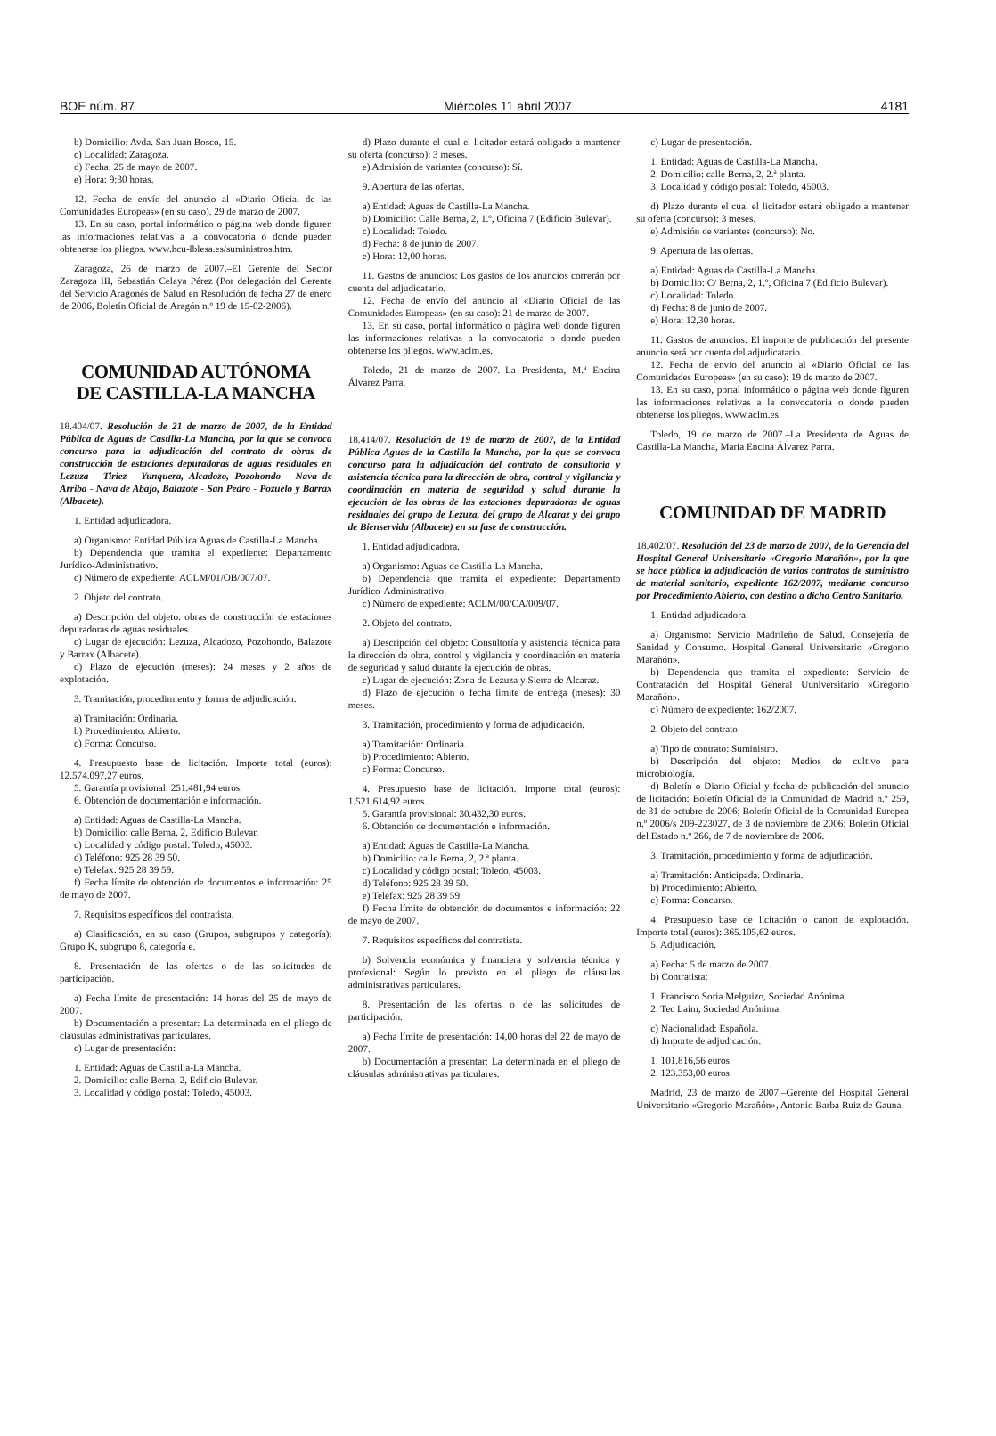BOE núm. 87 Miércoles 11 abril 2007 4181
b) Domicilio: Avda. San Juan Bosco, 15.
c) Localidad: Zaragoza.
d) Fecha: 25 de mayo de 2007.
e) Hora: 9:30 horas.
12. Fecha de envío del anuncio al «Diario Oficial de las Comunidades Europeas» (en su caso). 29 de marzo de 2007.
13. En su caso, portal informático o página web donde figuren las informaciones relativas a la convocatoria o donde pueden obtenerse los pliegos. www.hcu-lblesa.es/suministros.htm.
Zaragoza, 26 de marzo de 2007.–El Gerente del Sector Zaragoza III, Sebastián Celaya Pérez (Por delegación del Gerente del Servicio Aragonés de Salud en Resolución de fecha 27 de enero de 2006, Boletín Oficial de Aragón n.º 19 de 15-02-2006).
COMUNIDAD AUTÓNOMA
DE CASTILLA-LA MANCHA
18.404/07. Resolución de 21 de marzo de 2007, de la Entidad Pública de Aguas de Castilla-La Mancha, por la que se convoca concurso para la adjudicación del contrato de obras de construcción de estaciones depuradoras de aguas residuales en Lezuza - Tiriez - Yunquera, Alcadozo, Pozohondo - Nava de Arriba - Nava de Abajo, Balazote - San Pedro - Pozuelo y Barrax (Albacete).
1. Entidad adjudicadora.
a) Organismo: Entidad Pública Aguas de Castilla-La Mancha.
b) Dependencia que tramita el expediente: Departamento Jurídico-Administrativo.
c) Número de expediente: ACLM/01/OB/007/07.
2. Objeto del contrato.
a) Descripción del objeto: obras de construcción de estaciones depuradoras de aguas residuales.
c) Lugar de ejecución: Lezuza, Alcadozo, Pozohondo, Balazote y Barrax (Albacete).
d) Plazo de ejecución (meses): 24 meses y 2 años de explotación.
3. Tramitación, procedimiento y forma de adjudicación.
a) Tramitación: Ordinaria.
b) Procedimiento: Abierto.
c) Forma: Concurso.
4. Presupuesto base de licitación. Importe total (euros): 12.574.097,27 euros.
5. Garantía provisional: 251.481,94 euros.
6. Obtención de documentación e información.
a) Entidad: Aguas de Castilla-La Mancha.
b) Domicilio: calle Berna, 2, Edificio Bulevar.
c) Localidad y código postal: Toledo, 45003.
d) Teléfono: 925 28 39 50.
e) Telefax: 925 28 39 59.
f) Fecha límite de obtención de documentos e información: 25 de mayo de 2007.
7. Requisitos específicos del contratista.
a) Clasificación, en su caso (Grupos, subgrupos y categoría): Grupo K, subgrupo 8, categoría e.
8. Presentación de las ofertas o de las solicitudes de participación.
a) Fecha límite de presentación: 14 horas del 25 de mayo de 2007.
b) Documentación a presentar: La determinada en el pliego de cláusulas administrativas particulares.
c) Lugar de presentación:
1. Entidad: Aguas de Castilla-La Mancha.
2. Domicilio: calle Berna, 2, Edificio Bulevar.
3. Localidad y código postal: Toledo, 45003.
d) Plazo durante el cual el licitador estará obligado a mantener su oferta (concurso): 3 meses.
e) Admisión de variantes (concurso): Sí.
9. Apertura de las ofertas.
a) Entidad: Aguas de Castilla-La Mancha.
b) Domicilio: Calle Berna, 2, 1.º, Oficina 7 (Edificio Bulevar).
c) Localidad: Toledo.
d) Fecha: 8 de junio de 2007.
e) Hora: 12,00 horas.
11. Gastos de anuncios: Los gastos de los anuncios correrán por cuenta del adjudicatario.
12. Fecha de envío del anuncio al «Diario Oficial de las Comunidades Europeas» (en su caso): 21 de marzo de 2007.
13. En su caso, portal informático o página web donde figuren las informaciones relativas a la convocatoria o donde pueden obtenerse los pliegos. www.aclm.es.
Toledo, 21 de marzo de 2007.–La Presidenta, M.ª Encina Álvarez Parra.
18.414/07. Resolución de 19 de marzo de 2007, de la Entidad Pública Aguas de la Castilla-la Mancha, por la que se convoca concurso para la adjudicación del contrato de consultoría y asistencia técnica para la dirección de obra, control y vigilancia y coordinación en materia de seguridad y salud durante la ejecución de las obras de las estaciones depuradoras de aguas residuales del grupo de Lezuza, del grupo de Alcaraz y del grupo de Bienservida (Albacete) en su fase de construcción.
1. Entidad adjudicadora.
a) Organismo: Aguas de Castilla-La Mancha.
b) Dependencia que tramita el expediente: Departamento Jurídico-Administrativo.
c) Número de expediente: ACLM/00/CA/009/07.
2. Objeto del contrato.
a) Descripción del objeto: Consultoría y asistencia técnica para la dirección de obra, control y vigilancia y coordinación en materia de seguridad y salud durante la ejecución de obras.
c) Lugar de ejecución: Zona de Lezuza y Sierra de Alcaraz.
d) Plazo de ejecución o fecha límite de entrega (meses): 30 meses.
3. Tramitación, procedimiento y forma de adjudicación.
a) Tramitación: Ordinaria.
b) Procedimiento: Abierto.
c) Forma: Concurso.
4. Presupuesto base de licitación. Importe total (euros): 1.521.614,92 euros.
5. Garantía provisional: 30.432,30 euros.
6. Obtención de documentación e información.
a) Entidad: Aguas de Castilla-La Mancha.
b) Domicilio: calle Berna, 2, 2.ª planta.
c) Localidad y código postal: Toledo, 45003.
d) Teléfono: 925 28 39 50.
e) Telefax: 925 28 39 59.
f) Fecha límite de obtención de documentos e información: 22 de mayo de 2007.
7. Requisitos específicos del contratista.
b) Solvencia económica y financiera y solvencia técnica y profesional: Según lo previsto en el pliego de cláusulas administrativas particulares.
8. Presentación de las ofertas o de las solicitudes de participación.
a) Fecha límite de presentación: 14,00 horas del 22 de mayo de 2007.
b) Documentación a presentar: La determinada en el pliego de cláusulas administrativas particulares.
c) Lugar de presentación.
1. Entidad: Aguas de Castilla-La Mancha.
2. Domicilio: calle Berna, 2, 2.ª planta.
3. Localidad y código postal: Toledo, 45003.
d) Plazo durante el cual el licitador estará obligado a mantener su oferta (concurso): 3 meses.
e) Admisión de variantes (concurso): No.
9. Apertura de las ofertas.
a) Entidad: Aguas de Castilla-La Mancha.
b) Domicilio: C/ Berna, 2, 1.º, Oficina 7 (Edificio Bulevar).
c) Localidad: Toledo.
d) Fecha: 8 de junio de 2007.
e) Hora: 12,30 horas.
11. Gastos de anuncios: El importe de publicación del presente anuncio será por cuenta del adjudicatario.
12. Fecha de envío del anuncio al «Diario Oficial de las Comunidades Europeas» (en su caso): 19 de marzo de 2007.
13. En su caso, portal informático o página web donde figuren las informaciones relativas a la convocatoria o donde pueden obtenerse los pliegos. www.aclm.es.
Toledo, 19 de marzo de 2007.–La Presidenta de Aguas de Castilla-La Mancha, María Encina Álvarez Parra.
COMUNIDAD DE MADRID
18.402/07. Resolución del 23 de marzo de 2007, de la Gerencia del Hospital General Universitario «Gregorio Marañón», por la que se hace pública la adjudicación de varios contratos de suministro de material sanitario, expediente 162/2007, mediante concurso por Procedimiento Abierto, con destino a dicho Centro Sanitario.
1. Entidad adjudicadora.
a) Organismo: Servicio Madrileño de Salud. Consejería de Sanidad y Consumo. Hospital General Universitario «Gregorio Marañón».
b) Dependencia que tramita el expediente: Servicio de Contratación del Hospital General Uuniversitario «Gregorio Marañón».
c) Número de expediente: 162/2007.
2. Objeto del contrato.
a) Tipo de contrato: Suministro.
b) Descripción del objeto: Medios de cultivo para microbiología.
d) Boletín o Diario Oficial y fecha de publicación del anuncio de licitación: Boletín Oficial de la Comunidad de Madrid n.º 259, de 31 de octubre de 2006; Boletín Oficial de la Comunidad Europea n.º 2006/s 209-223027, de 3 de noviembre de 2006; Boletín Oficial del Estado n.º 266, de 7 de noviembre de 2006.
3. Tramitación, procedimiento y forma de adjudicación.
a) Tramitación: Anticipada. Ordinaria.
b) Procedimiento: Abierto.
c) Forma: Concurso.
4. Presupuesto base de licitación o canon de explotación. Importe total (euros): 365.105,62 euros.
5. Adjudicación.
a) Fecha: 5 de marzo de 2007.
b) Contratista:
1. Francisco Soria Melguizo, Sociedad Anónima.
2. Tec Laim, Sociedad Anónima.
c) Nacionalidad: Española.
d) Importe de adjudicación:
1. 101.816,56 euros.
2. 123.353,00 euros.
Madrid, 23 de marzo de 2007.–Gerente del Hospital General Universitario «Gregorio Marañón», Antonio Barba Ruiz de Gauna.